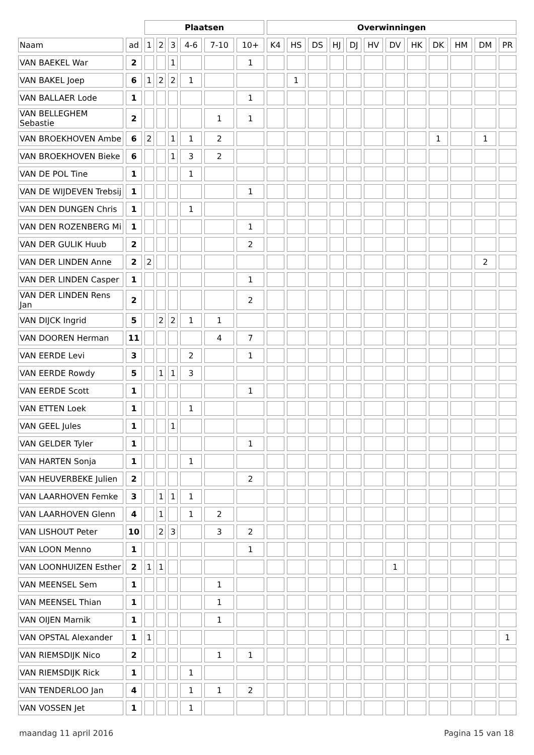| | | Plaatsen | | | | | | Overwinningen | | | | | | | | | | | |
| --- | --- | --- | --- | --- | --- | --- | --- | --- | --- | --- | --- | --- | --- | --- | --- | --- | --- | --- | --- |
| Naam | ad | 1 | 2 | 3 | 4-6 | 7-10 | 10+ | K4 | HS | DS | HJ | DJ | HV | DV | HK | DK | HM | DM | PR |
| VAN BAEKEL War | 2 | | | 1 | | | 1 | | | | | | | | | | | | |
| VAN BAKEL Joep | 6 | 1 | 2 | 2 | 1 | | | | 1 | | | | | | | | | | |
| VAN BALLAER Lode | 1 | | | | | | 1 | | | | | | | | | | | | |
| VAN BELLEGHEM Sebastie | 2 | | | | | 1 | 1 | | | | | | | | | | | | |
| VAN BROEKHOVEN Ambe | 6 | 2 | | 1 | 1 | 2 | | | | | | | | | | 1 | | 1 | |
| VAN BROEKHOVEN Bieke | 6 | | | 1 | 3 | 2 | | | | | | | | | | | | | |
| VAN DE POL Tine | 1 | | | | 1 | | | | | | | | | | | | | | |
| VAN DE WIJDEVEN Trebsij | 1 | | | | | | 1 | | | | | | | | | | | | |
| VAN DEN DUNGEN Chris | 1 | | | | 1 | | | | | | | | | | | | | | |
| VAN DEN ROZENBERG Mi | 1 | | | | | | 1 | | | | | | | | | | | | |
| VAN DER GULIK Huub | 2 | | | | | | 2 | | | | | | | | | | | | |
| VAN DER LINDEN Anne | 2 | 2 | | | | | | | | | | | | | | | | 2 | |
| VAN DER LINDEN Casper | 1 | | | | | | 1 | | | | | | | | | | | | |
| VAN DER LINDEN Rens Jan | 2 | | | | | | 2 | | | | | | | | | | | | |
| VAN DIJCK Ingrid | 5 | | 2 | 2 | 1 | 1 | | | | | | | | | | | | | |
| VAN DOOREN Herman | 11 | | | | | 4 | 7 | | | | | | | | | | | | |
| VAN EERDE Levi | 3 | | | | 2 | | 1 | | | | | | | | | | | | |
| VAN EERDE Rowdy | 5 | | 1 | 1 | 3 | | | | | | | | | | | | | | |
| VAN EERDE Scott | 1 | | | | | | 1 | | | | | | | | | | | | |
| VAN ETTEN Loek | 1 | | | | 1 | | | | | | | | | | | | | | |
| VAN GEEL Jules | 1 | | | 1 | | | | | | | | | | | | | | | |
| VAN GELDER Tyler | 1 | | | | | | 1 | | | | | | | | | | | | |
| VAN HARTEN Sonja | 1 | | | | 1 | | | | | | | | | | | | | | |
| VAN HEUVERBEKE Julien | 2 | | | | | | 2 | | | | | | | | | | | | |
| VAN LAARHOVEN Femke | 3 | | 1 | 1 | 1 | | | | | | | | | | | | | | |
| VAN LAARHOVEN Glenn | 4 | | 1 | | 1 | 2 | | | | | | | | | | | | | |
| VAN LISHOUT Peter | 10 | | 2 | 3 | | 3 | 2 | | | | | | | | | | | | |
| VAN LOON Menno | 1 | | | | | | 1 | | | | | | | | | | | | |
| VAN LOONHUIZEN Esther | 2 | 1 | 1 | | | | | | | | | | | 1 | | | | | |
| VAN MEENSEL Sem | 1 | | | | | 1 | | | | | | | | | | | | | |
| VAN MEENSEL Thian | 1 | | | | | 1 | | | | | | | | | | | | | |
| VAN OIJEN Marnik | 1 | | | | | 1 | | | | | | | | | | | | | |
| VAN OPSTAL Alexander | 1 | 1 | | | | | | | | | | | | | | | | | 1 |
| VAN RIEMSDIJK Nico | 2 | | | | | 1 | 1 | | | | | | | | | | | | |
| VAN RIEMSDIJK Rick | 1 | | | | 1 | | | | | | | | | | | | | | |
| VAN TENDERLOO Jan | 4 | | | | 1 | 1 | 2 | | | | | | | | | | | | |
| VAN VOSSEN Jet | 1 | | | | 1 | | | | | | | | | | | | | | |
maandag 11 april 2016 Pagina 15 van 18